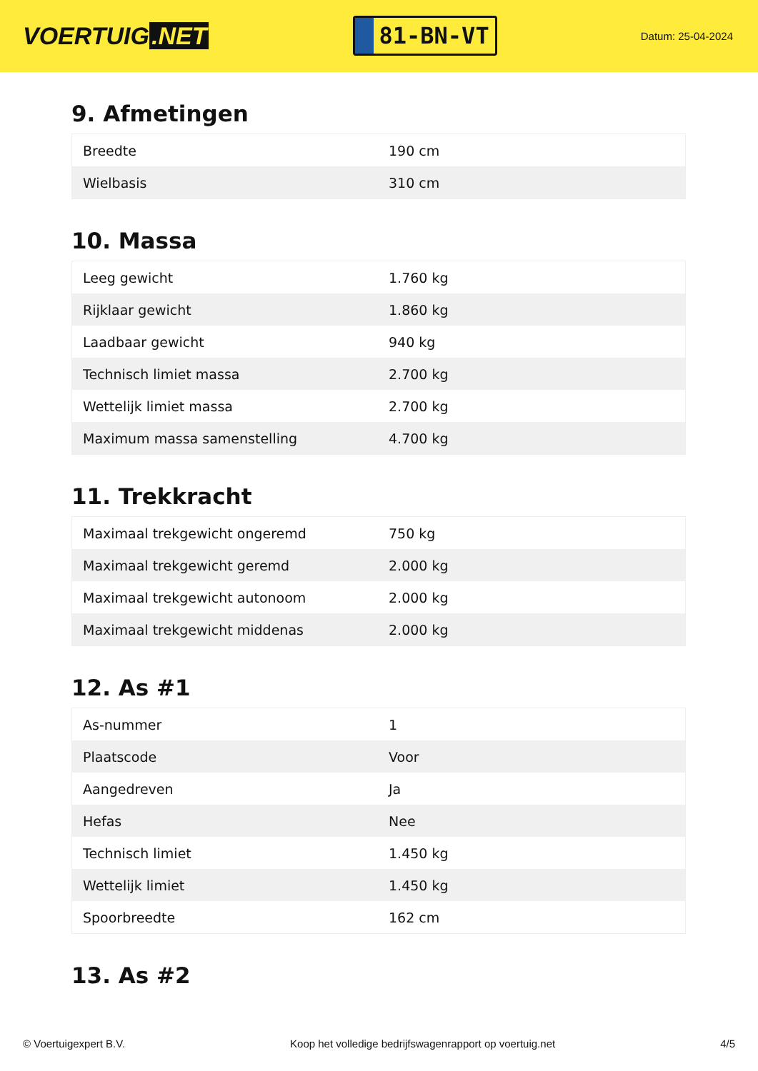VOERTUIG.NET
81-BN-VT
Datum: 25-04-2024
9. Afmetingen
| Breedte | 190 cm |
| Wielbasis | 310 cm |
10. Massa
| Leeg gewicht | 1.760 kg |
| Rijklaar gewicht | 1.860 kg |
| Laadbaar gewicht | 940 kg |
| Technisch limiet massa | 2.700 kg |
| Wettelijk limiet massa | 2.700 kg |
| Maximum massa samenstelling | 4.700 kg |
11. Trekkracht
| Maximaal trekgewicht ongeremd | 750 kg |
| Maximaal trekgewicht geremd | 2.000 kg |
| Maximaal trekgewicht autonoom | 2.000 kg |
| Maximaal trekgewicht middenas | 2.000 kg |
12. As #1
| As-nummer | 1 |
| Plaatscode | Voor |
| Aangedreven | Ja |
| Hefas | Nee |
| Technisch limiet | 1.450 kg |
| Wettelijk limiet | 1.450 kg |
| Spoorbreedte | 162 cm |
13. As #2
© Voertuigexpert B.V. Koop het volledige bedrijfswagenrapport op voertuig.net 4/5